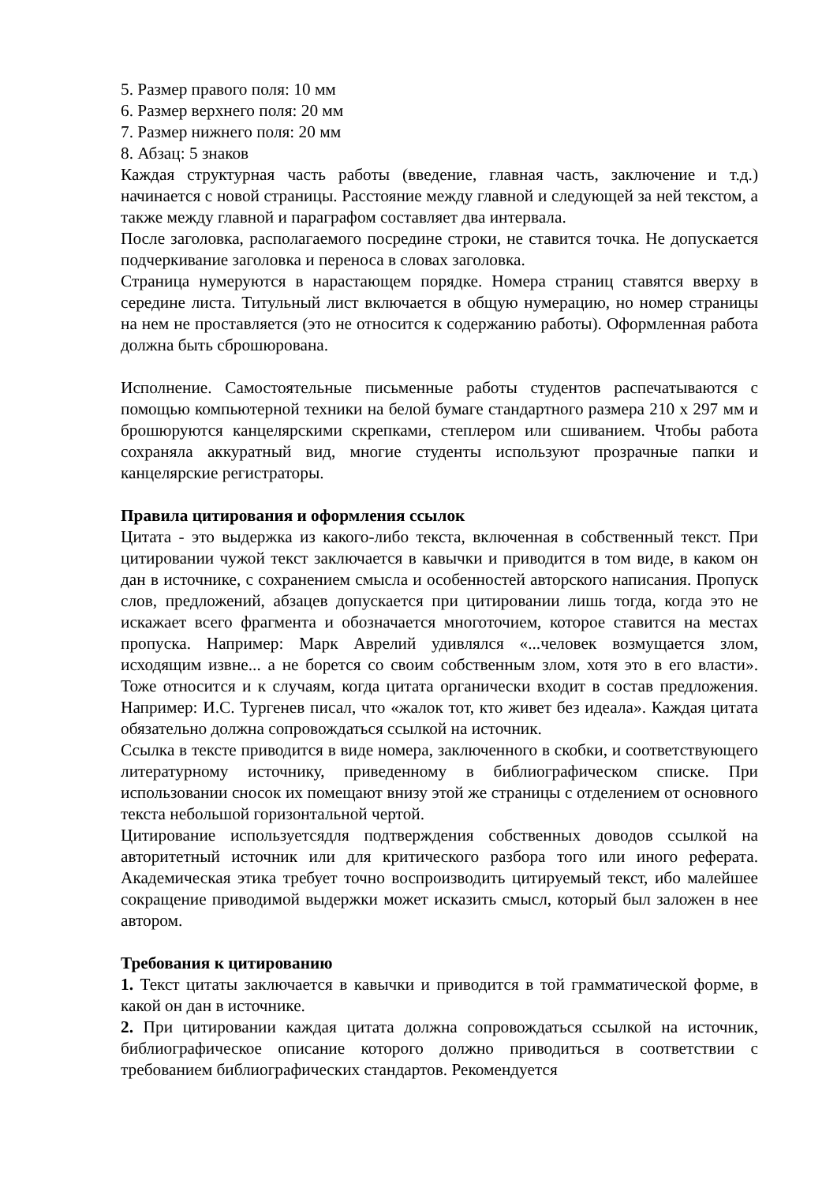5. Размер правого поля: 10 мм
6. Размер верхнего поля: 20 мм
7. Размер нижнего поля: 20 мм
8. Абзац: 5 знаков
Каждая структурная часть работы (введение, главная часть, заключение и т.д.) начинается с новой страницы. Расстояние между главной и следующей за ней текстом, а также между главной и параграфом составляет два интервала.
После заголовка, располагаемого посредине строки, не ставится точка. Не допускается подчеркивание заголовка и переноса в словах заголовка.
Страница нумеруются в нарастающем порядке. Номера страниц ставятся вверху в середине листа. Титульный лист включается в общую нумерацию, но номер страницы на нем не проставляется (это не относится к содержанию работы). Оформленная работа должна быть сброшюрована.
Исполнение. Самостоятельные письменные работы студентов распечатываются с помощью компьютерной техники на белой бумаге стандартного размера 210 х 297 мм и брошюруются канцелярскими скрепками, степлером или сшиванием. Чтобы работа сохраняла аккуратный вид, многие студенты используют прозрачные папки и канцелярские регистраторы.
Правила цитирования и оформления ссылок
Цитата - это выдержка из какого-либо текста, включенная в собственный текст. При цитировании чужой текст заключается в кавычки и приводится в том виде, в каком он дан в источнике, с сохранением смысла и особенностей авторского написания. Пропуск слов, предложений, абзацев допускается при цитировании лишь тогда, когда это не искажает всего фрагмента и обозначается многоточием, которое ставится на местах пропуска. Например: Марк Аврелий удивлялся «...человек возмущается злом, исходящим извне... а не борется со своим собственным злом, хотя это в его власти». Тоже относится и к случаям, когда цитата органически входит в состав предложения. Например: И.С. Тургенев писал, что «жалок тот, кто живет без идеала». Каждая цитата обязательно должна сопровождаться ссылкой на источник.
Ссылка в тексте приводится в виде номера, заключенного в скобки, и соответствующего литературному источнику, приведенному в библиографическом списке. При использовании сносок их помещают внизу этой же страницы с отделением от основного текста небольшой горизонтальной чертой.
Цитирование используетсядля подтверждения собственных доводов ссылкой на авторитетный источник или для критического разбора того или иного реферата. Академическая этика требует точно воспроизводить цитируемый текст, ибо малейшее сокращение приводимой выдержки может исказить смысл, который был заложен в нее автором.
Требования к цитированию
1. Текст цитаты заключается в кавычки и приводится в той грамматической форме, в какой он дан в источнике.
2. При цитировании каждая цитата должна сопровождаться ссылкой на источник, библиографическое описание которого должно приводиться в соответствии с требованием библиографических стандартов. Рекомендуется